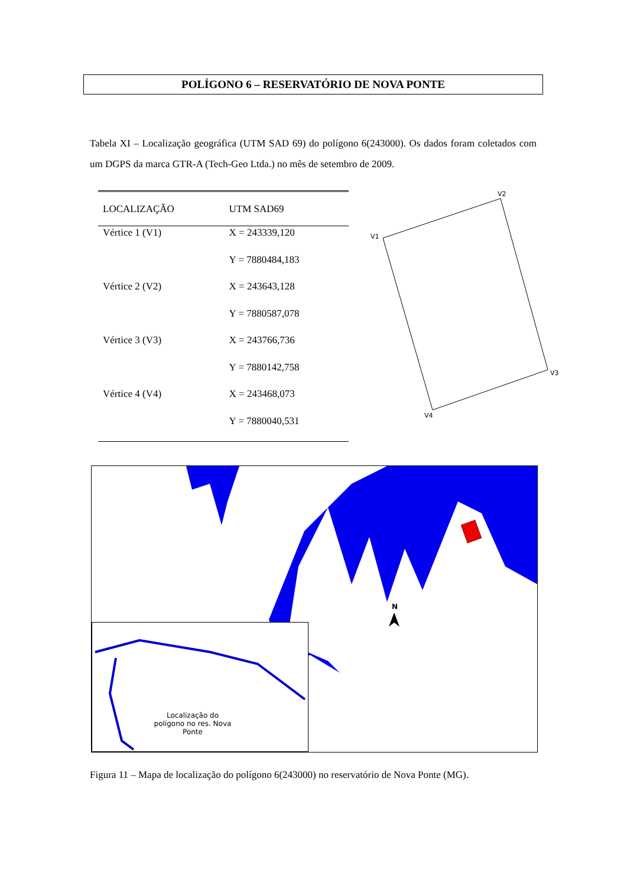POLÍGONO 6 – RESERVATÓRIO DE NOVA PONTE
Tabela XI – Localização geográfica (UTM SAD 69) do polígono 6(243000). Os dados foram coletados com um DGPS da marca GTR-A (Tech-Geo Ltda.) no mês de setembro de 2009.
| LOCALIZAÇÃO | UTM SAD69 |
| --- | --- |
| Vértice 1 (V1) | X = 243339,120 |
| | Y = 7880484,183 |
| Vértice 2 (V2) | X = 243643,128 |
| | Y = 7880587,078 |
| Vértice 3 (V3) | X = 243766,736 |
| | Y = 7880142,758 |
| Vértice 4 (V4) | X = 243468,073 |
| | Y = 7880040,531 |
V1
V2
V3
V4
N
Localização do polígono no res. Nova Ponte
Figura 11 – Mapa de localização do polígono 6(243000) no reservatório de Nova Ponte (MG).